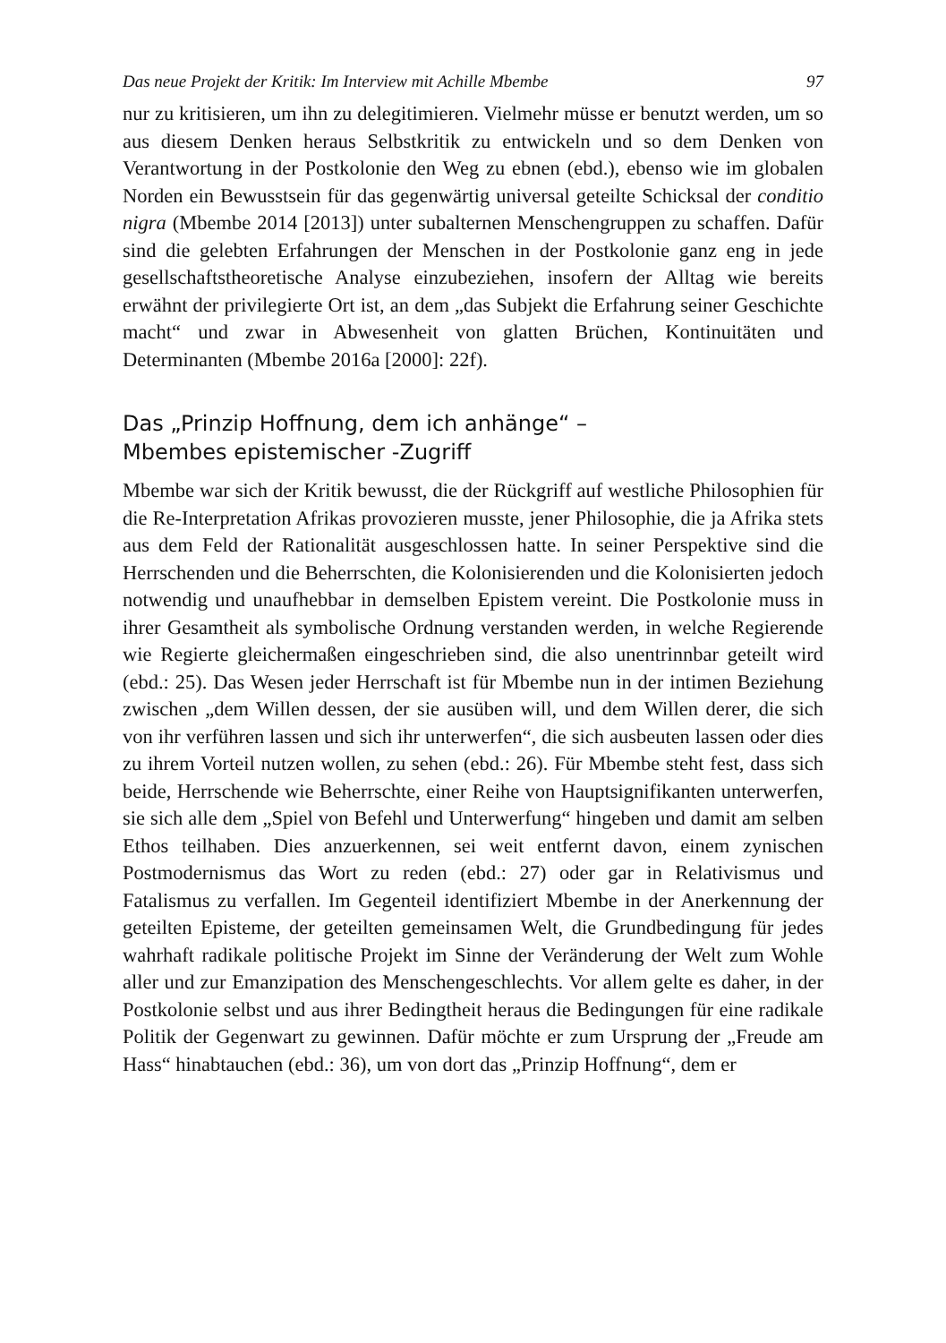Das neue Projekt der Kritik: Im Interview mit Achille Mbembe 97
nur zu kritisieren, um ihn zu delegitimieren. Vielmehr müsse er benutzt werden, um so aus diesem Denken heraus Selbstkritik zu entwickeln und so dem Denken von Verantwortung in der Postkolonie den Weg zu ebnen (ebd.), ebenso wie im globalen Norden ein Bewusstsein für das gegenwärtig universal geteilte Schicksal der conditio nigra (Mbembe 2014 [2013]) unter subalternen Menschengruppen zu schaffen. Dafür sind die gelebten Erfahrungen der Menschen in der Postkolonie ganz eng in jede gesellschaftstheoretische Analyse einzubeziehen, insofern der Alltag wie bereits erwähnt der privilegierte Ort ist, an dem „das Subjekt die Erfahrung seiner Geschichte macht“ und zwar in Abwesenheit von glatten Brüchen, Kontinuitäten und Determinanten (Mbembe 2016a [2000]: 22f).
Das „Prinzip Hoffnung, dem ich anhänge“ –
Mbembes epistemischer -Zugriff
Mbembe war sich der Kritik bewusst, die der Rückgriff auf westliche Philosophien für die Re-Interpretation Afrikas provozieren musste, jener Philosophie, die ja Afrika stets aus dem Feld der Rationalität ausgeschlossen hatte. In seiner Perspektive sind die Herrschenden und die Beherrschten, die Kolonisierenden und die Kolonisierten jedoch notwendig und unaufhebbar in demselben Epistem vereint. Die Postkolonie muss in ihrer Gesamtheit als symbolische Ordnung verstanden werden, in welche Regierende wie Regierte gleichermaßen eingeschrieben sind, die also unentrinnbar geteilt wird (ebd.: 25). Das Wesen jeder Herrschaft ist für Mbembe nun in der intimen Beziehung zwischen „dem Willen dessen, der sie ausüben will, und dem Willen derer, die sich von ihr verführen lassen und sich ihr unterwerfen“, die sich ausbeuten lassen oder dies zu ihrem Vorteil nutzen wollen, zu sehen (ebd.: 26). Für Mbembe steht fest, dass sich beide, Herrschende wie Beherrschte, einer Reihe von Hauptsignifikanten unterwerfen, sie sich alle dem „Spiel von Befehl und Unterwerfung“ hingeben und damit am selben Ethos teilhaben. Dies anzuerkennen, sei weit entfernt davon, einem zynischen Postmodernismus das Wort zu reden (ebd.: 27) oder gar in Relativismus und Fatalismus zu verfallen. Im Gegenteil identifiziert Mbembe in der Anerkennung der geteilten Episteme, der geteilten gemeinsamen Welt, die Grundbedingung für jedes wahrhaft radikale politische Projekt im Sinne der Veränderung der Welt zum Wohle aller und zur Emanzipation des Menschengeschlechts. Vor allem gelte es daher, in der Postkolonie selbst und aus ihrer Bedingtheit heraus die Bedingungen für eine radikale Politik der Gegenwart zu gewinnen. Dafür möchte er zum Ursprung der „Freude am Hass“ hinabtauchen (ebd.: 36), um von dort das „Prinzip Hoffnung“, dem er